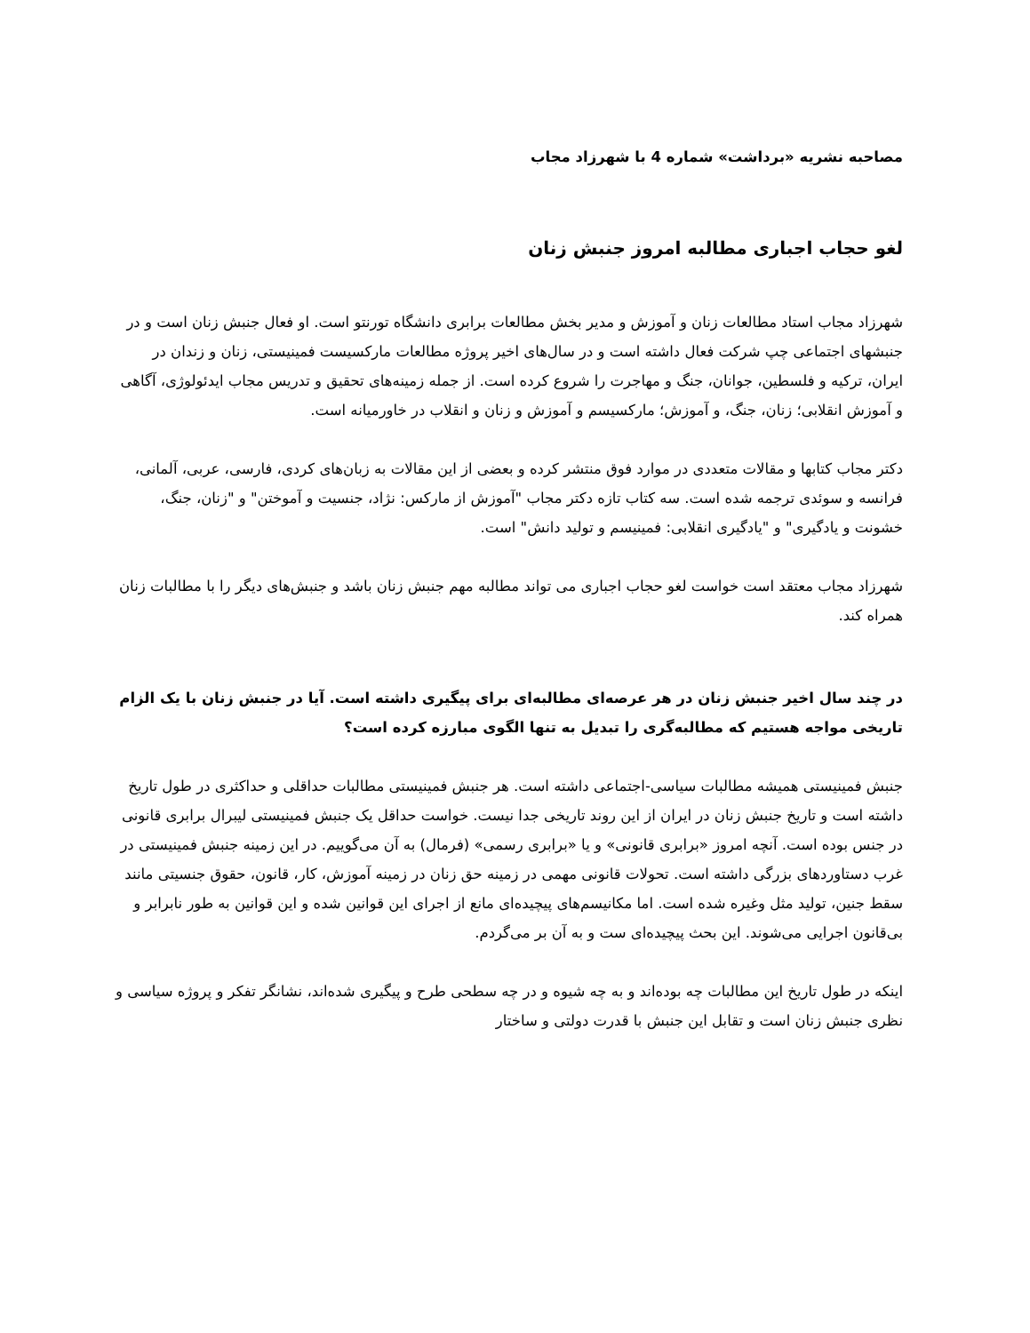مصاحبه نشریه «برداشت» شماره 4 با شهرزاد مجاب
لغو حجاب اجباری مطالبه امروز جنبش زنان
شهرزاد مجاب استاد مطالعات زنان و آموزش و مدیر بخش مطالعات برابری دانشگاه تورنتو است. او فعال جنبش زنان است و در جنبشهای اجتماعی چپ شرکت فعال داشته است و در سال‌های اخیر پروژه مطالعات مارکسیست فمینیستی، زنان و زندان در ایران، ترکیه و فلسطین، جوانان، جنگ و مهاجرت را شروع کرده است. از جمله زمینه‌های تحقیق و تدریس مجاب ایدئولوژی، آگاهی و آموزش انقلابی؛ زنان، جنگ، و آموزش؛ مارکسیسم و آموزش و زنان و انقلاب در خاورمیانه است.
دکتر مجاب کتابها و مقالات متعددی در موارد فوق منتشر کرده و بعضی از این مقالات به زبان‌های کردی، فارسی، عربی، آلمانی، فرانسه و سوئدی ترجمه شده است. سه کتاب تازه دکتر مجاب "آموزش از مارکس: نژاد، جنسیت و آموختن" و "زنان، جنگ، خشونت و یادگیری" و "یادگیری انقلابی: فمینیسم و تولید دانش" است.
شهرزاد مجاب معتقد است خواست لغو حجاب اجباری می تواند مطالبه مهم جنبش زنان باشد و جنبش‌های دیگر را با مطالبات زنان همراه کند.
در چند سال اخیر جنبش زنان در هر عرصه‌ای مطالبه‌ای برای پیگیری داشته است. آیا در جنبش زنان با یک الزام تاریخی مواجه هستیم که مطالبه‌گری را تبدیل به تنها الگوی مبارزه کرده است؟
جنبش فمینیستی همیشه مطالبات سیاسی-اجتماعی داشته است. هر جنبش فمینیستی مطالبات حداقلی و حداکثری در طول تاریخ داشته است و تاریخ جنبش زنان در ایران از این روند تاریخی جدا نیست. خواست حداقل یک جنبش فمینیستی لیبرال برابری قانونی در جنس بوده است. آنچه امروز «برابری قانونی» و یا «برابری رسمی» (فرمال) به آن می‌گوییم. در این زمینه جنبش فمینیستی در غرب دستاوردهای بزرگی داشته است. تحولات قانونی مهمی در زمینه حق زنان در زمینه آموزش، کار، قانون، حقوق جنسیتی مانند سقط جنین، تولید مثل وغیره شده است. اما مکانیسم‌های پیچیده‌ای مانع از اجرای این قوانین شده و این قوانین به طور نابرابر و بی‌قانون اجرایی می‌شوند. این بحث پیچیده‌ای ست و به آن بر می‌گردم.
اینکه در طول تاریخ این مطالبات چه بوده‌اند و به چه شیوه و در چه سطحی طرح و پیگیری شده‌اند، نشانگر تفکر و پروژه سیاسی و نظری جنبش زنان است و تقابل این جنبش با قدرت دولتی و ساختار